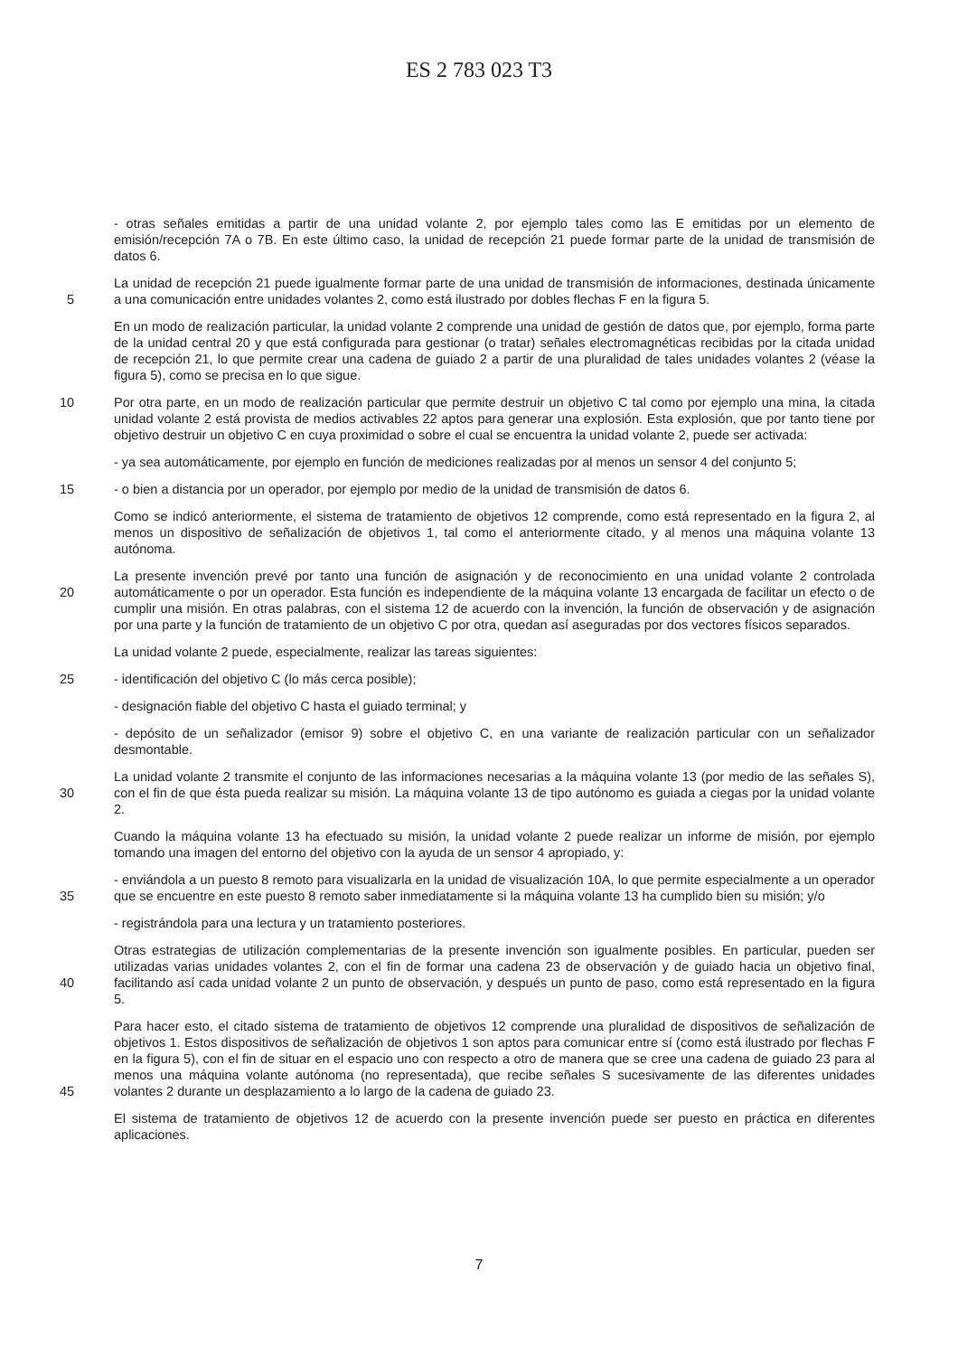ES 2 783 023 T3
- otras señales emitidas a partir de una unidad volante 2, por ejemplo tales como las E emitidas por un elemento de emisión/recepción 7A o 7B. En este último caso, la unidad de recepción 21 puede formar parte de la unidad de transmisión de datos 6.
5 La unidad de recepción 21 puede igualmente formar parte de una unidad de transmisión de informaciones, destinada únicamente a una comunicación entre unidades volantes 2, como está ilustrado por dobles flechas F en la figura 5.
En un modo de realización particular, la unidad volante 2 comprende una unidad de gestión de datos que, por ejemplo, forma parte de la unidad central 20 y que está configurada para gestionar (o tratar) señales electromagnéticas recibidas por la citada unidad de recepción 21, lo que permite crear una cadena de guiado 2 a partir de una pluralidad de tales unidades volantes 2 (véase la figura 5), como se precisa en lo que sigue.
10 Por otra parte, en un modo de realización particular que permite destruir un objetivo C tal como por ejemplo una mina, la citada unidad volante 2 está provista de medios activables 22 aptos para generar una explosión. Esta explosión, que por tanto tiene por objetivo destruir un objetivo C en cuya proximidad o sobre el cual se encuentra la unidad volante 2, puede ser activada:
- ya sea automáticamente, por ejemplo en función de mediciones realizadas por al menos un sensor 4 del conjunto 5;
15 - o bien a distancia por un operador, por ejemplo por medio de la unidad de transmisión de datos 6.
Como se indicó anteriormente, el sistema de tratamiento de objetivos 12 comprende, como está representado en la figura 2, al menos un dispositivo de señalización de objetivos 1, tal como el anteriormente citado, y al menos una máquina volante 13 autónoma.
20 La presente invención prevé por tanto una función de asignación y de reconocimiento en una unidad volante 2 controlada automáticamente o por un operador. Esta función es independiente de la máquina volante 13 encargada de facilitar un efecto o de cumplir una misión. En otras palabras, con el sistema 12 de acuerdo con la invención, la función de observación y de asignación por una parte y la función de tratamiento de un objetivo C por otra, quedan así aseguradas por dos vectores físicos separados.
La unidad volante 2 puede, especialmente, realizar las tareas siguientes:
25 - identificación del objetivo C (lo más cerca posible);
- designación fiable del objetivo C hasta el guiado terminal; y
- depósito de un señalizador (emisor 9) sobre el objetivo C, en una variante de realización particular con un señalizador desmontable.
30 La unidad volante 2 transmite el conjunto de las informaciones necesarias a la máquina volante 13 (por medio de las señales S), con el fin de que ésta pueda realizar su misión. La máquina volante 13 de tipo autónomo es guiada a ciegas por la unidad volante 2.
Cuando la máquina volante 13 ha efectuado su misión, la unidad volante 2 puede realizar un informe de misión, por ejemplo tomando una imagen del entorno del objetivo con la ayuda de un sensor 4 apropiado, y:
35 - enviándola a un puesto 8 remoto para visualizarla en la unidad de visualización 10A, lo que permite especialmente a un operador que se encuentre en este puesto 8 remoto saber inmediatamente si la máquina volante 13 ha cumplido bien su misión; y/o
- registrándola para una lectura y un tratamiento posteriores.
40 Otras estrategias de utilización complementarias de la presente invención son igualmente posibles. En particular, pueden ser utilizadas varias unidades volantes 2, con el fin de formar una cadena 23 de observación y de guiado hacia un objetivo final, facilitando así cada unidad volante 2 un punto de observación, y después un punto de paso, como está representado en la figura 5.
45 Para hacer esto, el citado sistema de tratamiento de objetivos 12 comprende una pluralidad de dispositivos de señalización de objetivos 1. Estos dispositivos de señalización de objetivos 1 son aptos para comunicar entre sí (como está ilustrado por flechas F en la figura 5), con el fin de situar en el espacio uno con respecto a otro de manera que se cree una cadena de guiado 23 para al menos una máquina volante autónoma (no representada), que recibe señales S sucesivamente de las diferentes unidades volantes 2 durante un desplazamiento a lo largo de la cadena de guiado 23.
El sistema de tratamiento de objetivos 12 de acuerdo con la presente invención puede ser puesto en práctica en diferentes aplicaciones.
7